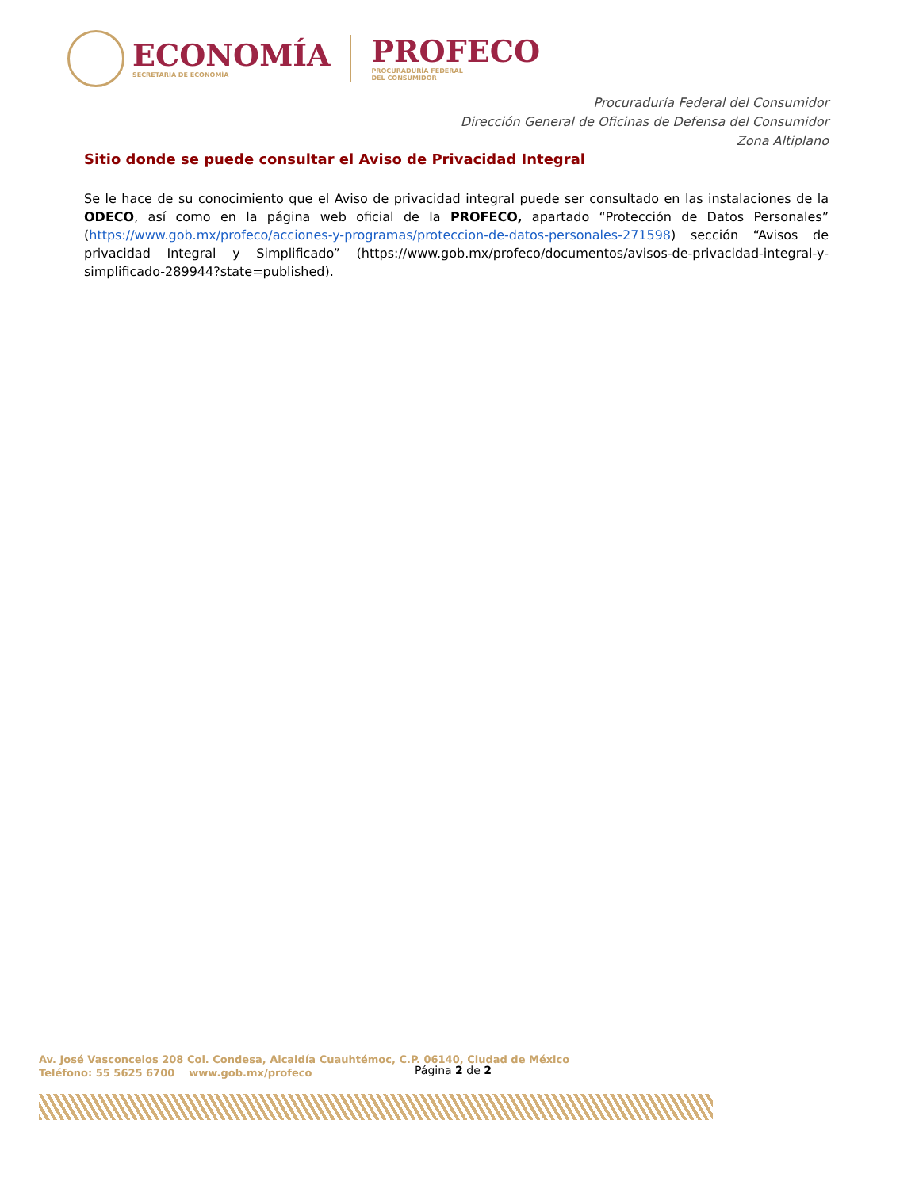ECONOMÍA
SECRETARÍA DE ECONOMÍA
PROFECO
PROCURADURÍA FEDERAL
DEL CONSUMIDOR
Procuraduría Federal del Consumidor
Dirección General de Oficinas de Defensa del Consumidor
Zona Altiplano
Sitio donde se puede consultar el Aviso de Privacidad Integral
Se le hace de su conocimiento que el Aviso de privacidad integral puede ser consultado en las instalaciones de la ODECO, así como en la página web oficial de la PROFECO, apartado “Protección de Datos Personales” (https://www.gob.mx/profeco/acciones-y-programas/proteccion-de-datos-personales-271598) sección “Avisos de privacidad Integral y Simplificado” (https://www.gob.mx/profeco/documentos/avisos-de-privacidad-integral-y-simplificado-289944?state=published).
Av. José Vasconcelos 208 Col. Condesa, Alcaldía Cuauhtémoc, C.P. 06140, Ciudad de México
Teléfono: 55 5625 6700 www.gob.mx/profeco
Página 2 de 2